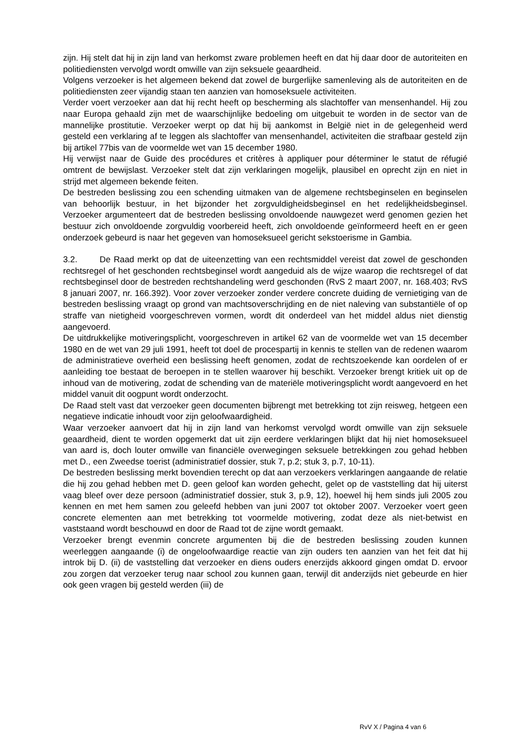zijn. Hij stelt dat hij in zijn land van herkomst zware problemen heeft en dat hij daar door de autoriteiten en politiediensten vervolgd wordt omwille van zijn seksuele geaardheid.
Volgens verzoeker is het algemeen bekend dat zowel de burgerlijke samenleving als de autoriteiten en de politiediensten zeer vijandig staan ten aanzien van homoseksuele activiteiten.
Verder voert verzoeker aan dat hij recht heeft op bescherming als slachtoffer van mensenhandel. Hij zou naar Europa gehaald zijn met de waarschijnlijke bedoeling om uitgebuit te worden in de sector van de mannelijke prostitutie. Verzoeker werpt op dat hij bij aankomst in België niet in de gelegenheid werd gesteld een verklaring af te leggen als slachtoffer van mensenhandel, activiteiten die strafbaar gesteld zijn bij artikel 77bis van de voormelde wet van 15 december 1980.
Hij verwijst naar de Guide des procédures et critères à appliquer pour déterminer le statut de réfugié omtrent de bewijslast. Verzoeker stelt dat zijn verklaringen mogelijk, plausibel en oprecht zijn en niet in strijd met algemeen bekende feiten.
De bestreden beslissing zou een schending uitmaken van de algemene rechtsbeginselen en beginselen van behoorlijk bestuur, in het bijzonder het zorgvuldigheidsbeginsel en het redelijkheidsbeginsel. Verzoeker argumenteert dat de bestreden beslissing onvoldoende nauwgezet werd genomen gezien het bestuur zich onvoldoende zorgvuldig voorbereid heeft, zich onvoldoende geïnformeerd heeft en er geen onderzoek gebeurd is naar het gegeven van homoseksueel gericht sekstoerisme in Gambia.
3.2. De Raad merkt op dat de uiteenzetting van een rechtsmiddel vereist dat zowel de geschonden rechtsregel of het geschonden rechtsbeginsel wordt aangeduid als de wijze waarop die rechtsregel of dat rechtsbeginsel door de bestreden rechtshandeling werd geschonden (RvS 2 maart 2007, nr. 168.403; RvS 8 januari 2007, nr. 166.392). Voor zover verzoeker zonder verdere concrete duiding de vernietiging van de bestreden beslissing vraagt op grond van machtsoverschrijding en de niet naleving van substantiële of op straffe van nietigheid voorgeschreven vormen, wordt dit onderdeel van het middel aldus niet dienstig aangevoerd.
De uitdrukkelijke motiveringsplicht, voorgeschreven in artikel 62 van de voormelde wet van 15 december 1980 en de wet van 29 juli 1991, heeft tot doel de procespartij in kennis te stellen van de redenen waarom de administratieve overheid een beslissing heeft genomen, zodat de rechtszoekende kan oordelen of er aanleiding toe bestaat de beroepen in te stellen waarover hij beschikt. Verzoeker brengt kritiek uit op de inhoud van de motivering, zodat de schending van de materiële motiveringsplicht wordt aangevoerd en het middel vanuit dit oogpunt wordt onderzocht.
De Raad stelt vast dat verzoeker geen documenten bijbrengt met betrekking tot zijn reisweg, hetgeen een negatieve indicatie inhoudt voor zijn geloofwaardigheid.
Waar verzoeker aanvoert dat hij in zijn land van herkomst vervolgd wordt omwille van zijn seksuele geaardheid, dient te worden opgemerkt dat uit zijn eerdere verklaringen blijkt dat hij niet homoseksueel van aard is, doch louter omwille van financiële overwegingen seksuele betrekkingen zou gehad hebben met D., een Zweedse toerist (administratief dossier, stuk 7, p.2; stuk 3, p.7, 10-11).
De bestreden beslissing merkt bovendien terecht op dat aan verzoekers verklaringen aangaande de relatie die hij zou gehad hebben met D. geen geloof kan worden gehecht, gelet op de vaststelling dat hij uiterst vaag bleef over deze persoon (administratief dossier, stuk 3, p.9, 12), hoewel hij hem sinds juli 2005 zou kennen en met hem samen zou geleefd hebben van juni 2007 tot oktober 2007. Verzoeker voert geen concrete elementen aan met betrekking tot voormelde motivering, zodat deze als niet-betwist en vaststaand wordt beschouwd en door de Raad tot de zijne wordt gemaakt.
Verzoeker brengt evenmin concrete argumenten bij die de bestreden beslissing zouden kunnen weerleggen aangaande (i) de ongeloofwaardige reactie van zijn ouders ten aanzien van het feit dat hij introk bij D. (ii) de vaststelling dat verzoeker en diens ouders enerzijds akkoord gingen omdat D. ervoor zou zorgen dat verzoeker terug naar school zou kunnen gaan, terwijl dit anderzijds niet gebeurde en hier ook geen vragen bij gesteld werden (iii) de
RvV X / Pagina 4 van 6